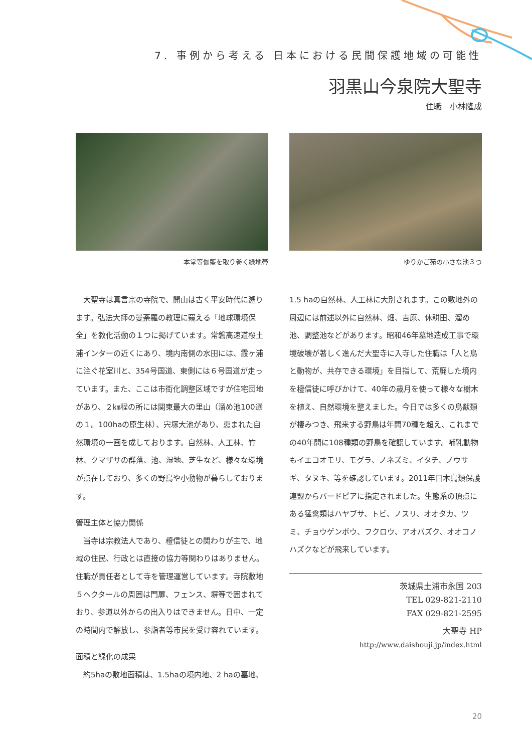7. 事例から考える 日本における民間保護地域の可能性
羽黒山今泉院大聖寺
住職　小林隆成
本堂等伽藍を取り巻く緑地帯 ゆりかご苑の小さな池３つ
　大聖寺は真言宗の寺院で、開山は古く平安時代に遡ります。弘法大師の曼荼羅の教理に窺える「地球環境保全」を教化活動の１つに掲げています。常磐高速道桜土浦インターの近くにあり、境内南側の水田には、霞ヶ浦に注ぐ花室川と、354号国道、東側には６号国道が走っています。また、ここは市街化調整区域ですが住宅団地があり、２㎞程の所には関東最大の里山（溜め池100選の１。100haの原生林）、宍塚大池があり、恵まれた自然環境の一画を成しております。自然林、人工林、竹林、クマザサの群落、池、湿地、芝生など、様々な環境が点在しており、多くの野鳥や小動物が暮らしております。
管理主体と協力関係
　当寺は宗教法人であり、檀信徒との関わりが主で、地域の住民、行政とは直接の協力等関わりはありません。住職が責任者として寺を管理運営しています。寺院敷地５ヘクタールの周囲は門扉、フェンス、塀等で囲まれており、参道以外からの出入りはできません。日中、一定の時間内で解放し、参詣者等市民を受け容れています。
面積と緑化の成果
　約5haの敷地面積は、1.5haの境内地、2 haの墓地、
1.5 haの自然林、人工林に大別されます。この敷地外の周辺には前述以外に自然林、畑、吉原、休耕田、溜め池、調整池などがあります。昭和46年墓地造成工事で環境破壊が著しく進んだ大聖寺に入寺した住職は「人と鳥と動物が、共存できる環境」を目指して、荒廃した境内を檀信徒に呼びかけて、40年の歳月を使って様々な樹木を植え、自然環境を整えました。今日では多くの鳥獣類が棲みつき、飛来する野鳥は年間70種を超え、これまでの40年間に108種類の野鳥を確認しています。哺乳動物もイエコオモリ、モグラ、ノネズミ、イタチ、ノウサギ、タヌキ、等を確認しています。2011年日本鳥類保護連盟からバードピアに指定されました。生態系の頂点にある猛禽類はハヤブサ、トビ、ノスリ、オオタカ、ツミ、チョウゲンボウ、フクロウ、アオバズク、オオコノハズクなどが飛来しています。
茨城県土浦市永国 203
TEL 029-821-2110
FAX 029-821-2595
大聖寺 HP
http://www.daishouji.jp/index.html
20